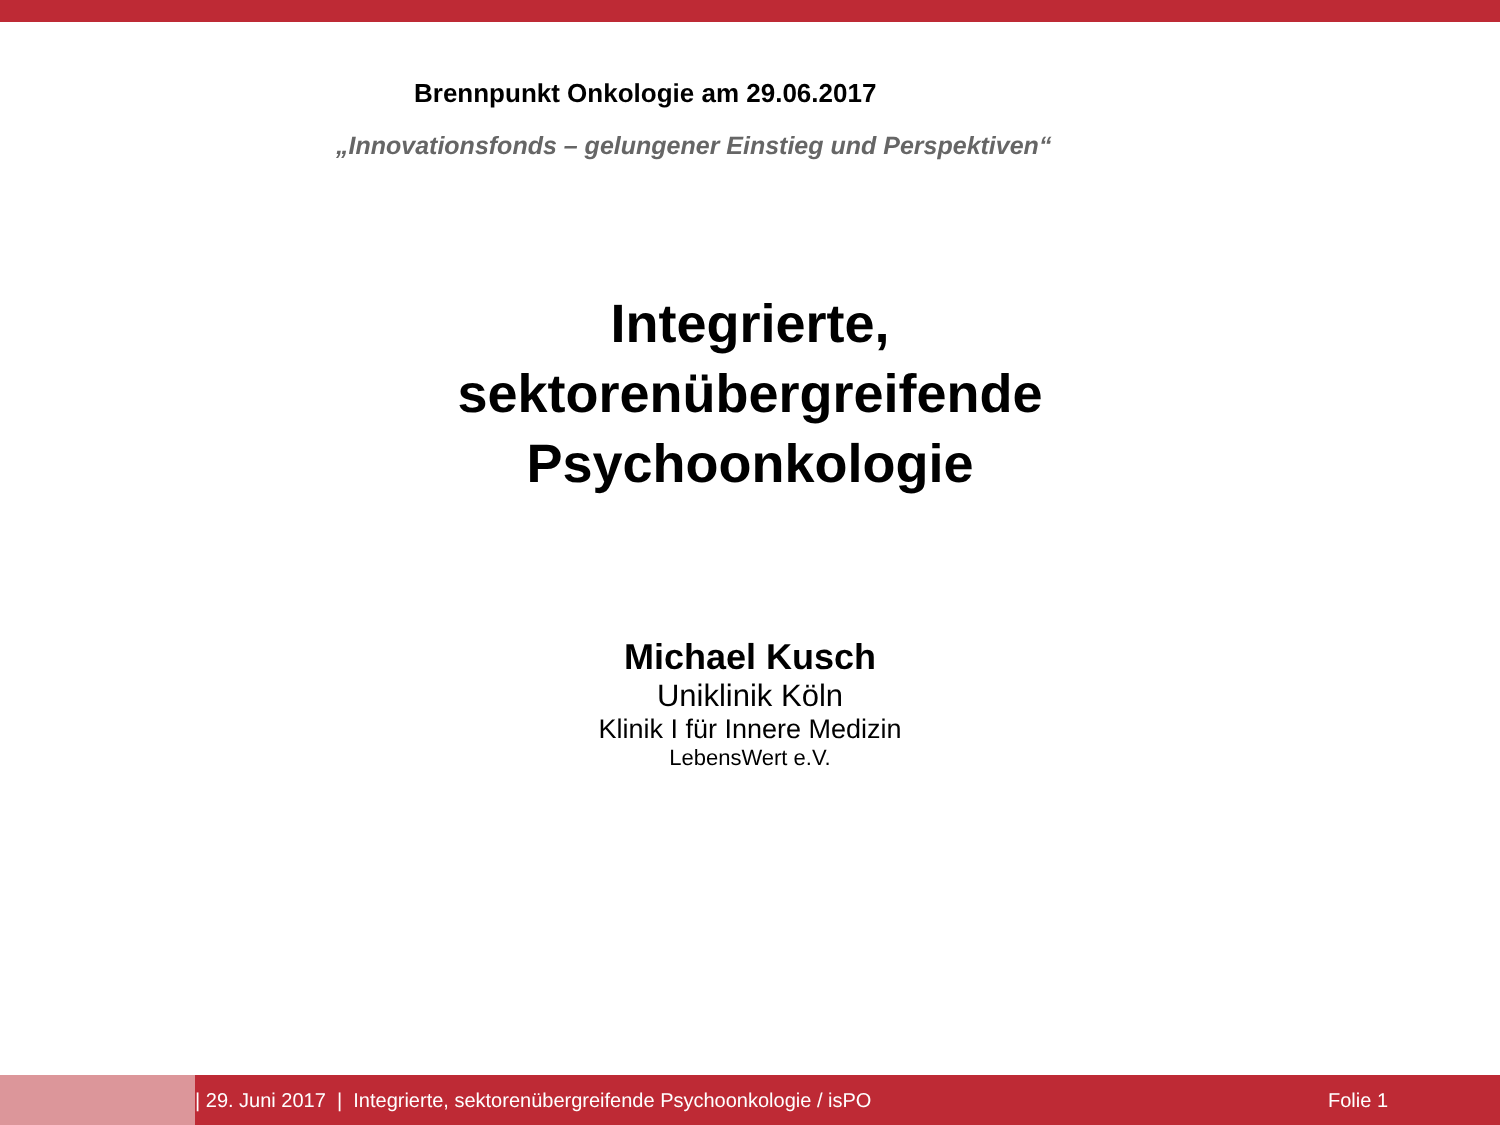Brennpunkt Onkologie am 29.06.2017
„Innovationsfonds – gelungener Einstieg und Perspektiven“
Integrierte,
sektorenübergreifende
Psychoonkologie
Michael Kusch
Uniklinik Köln
Klinik I für Innere Medizin
LebensWert e.V.
| 29. Juni 2017 | Integrierte, sektorenübergreifende Psychoonkologie / isPO Folie 1